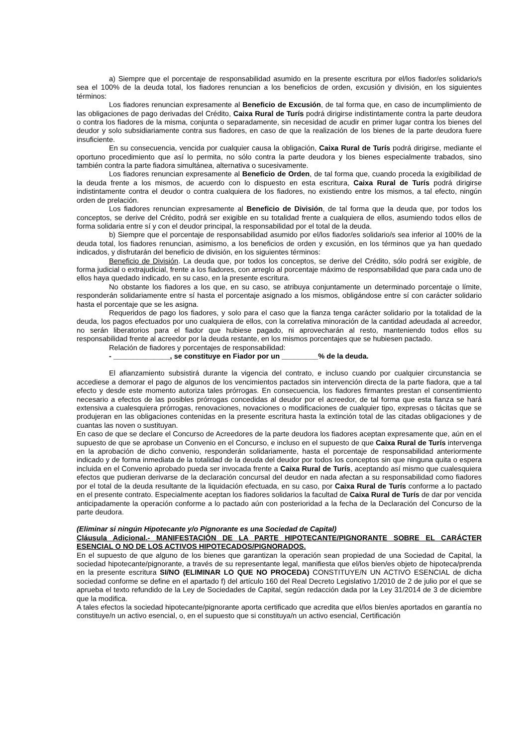a) Siempre que el porcentaje de responsabilidad asumido en la presente escritura por el/los fiador/es solidario/s sea el 100% de la deuda total, los fiadores renuncian a los beneficios de orden, excusión y división, en los siguientes términos:
Los fiadores renuncian expresamente al Beneficio de Excusión, de tal forma que, en caso de incumplimiento de las obligaciones de pago derivadas del Crédito, Caixa Rural de Turís podrá dirigirse indistintamente contra la parte deudora o contra los fiadores de la misma, conjunta o separadamente, sin necesidad de acudir en primer lugar contra los bienes del deudor y solo subsidiariamente contra sus fiadores, en caso de que la realización de los bienes de la parte deudora fuere insuficiente.
En su consecuencia, vencida por cualquier causa la obligación, Caixa Rural de Turís podrá dirigirse, mediante el oportuno procedimiento que así lo permita, no sólo contra la parte deudora y los bienes especialmente trabados, sino también contra la parte fiadora simultánea, alternativa o sucesivamente.
Los fiadores renuncian expresamente al Beneficio de Orden, de tal forma que, cuando proceda la exigibilidad de la deuda frente a los mismos, de acuerdo con lo dispuesto en esta escritura, Caixa Rural de Turís podrá dirigirse indistintamente contra el deudor o contra cualquiera de los fiadores, no existiendo entre los mismos, a tal efecto, ningún orden de prelación.
Los fiadores renuncian expresamente al Beneficio de División, de tal forma que la deuda que, por todos los conceptos, se derive del Crédito, podrá ser exigible en su totalidad frente a cualquiera de ellos, asumiendo todos ellos de forma solidaria entre sí y con el deudor principal, la responsabilidad por el total de la deuda.
b) Siempre que el porcentaje de responsabilidad asumido por el/los fiador/es solidario/s sea inferior al 100% de la deuda total, los fiadores renuncian, asimismo, a los beneficios de orden y excusión, en los términos que ya han quedado indicados, y disfrutarán del beneficio de división, en los siguientes términos:
Beneficio de División. La deuda que, por todos los conceptos, se derive del Crédito, sólo podrá ser exigible, de forma judicial o extrajudicial, frente a los fiadores, con arreglo al porcentaje máximo de responsabilidad que para cada uno de ellos haya quedado indicado, en su caso, en la presente escritura.
No obstante los fiadores a los que, en su caso, se atribuya conjuntamente un determinado porcentaje o límite, responderán solidariamente entre sí hasta el porcentaje asignado a los mismos, obligándose entre sí con carácter solidario hasta el porcentaje que se les asigna.
Requeridos de pago los fiadores, y solo para el caso que la fianza tenga carácter solidario por la totalidad de la deuda, los pagos efectuados por uno cualquiera de ellos, con la correlativa minoración de la cantidad adeudada al acreedor, no serán liberatorios para el fiador que hubiese pagado, ni aprovecharán al resto, manteniendo todos ellos su responsabilidad frente al acreedor por la deuda restante, en los mismos porcentajes que se hubiesen pactado.
Relación de fiadores y porcentajes de responsabilidad:
- ______________, se constituye en Fiador por un _________% de la deuda.
El afianzamiento subsistirá durante la vigencia del contrato, e incluso cuando por cualquier circunstancia se accediese a demorar el pago de algunos de los vencimientos pactados sin intervención directa de la parte fiadora, que a tal efecto y desde este momento autoriza tales prórrogas. En consecuencia, los fiadores firmantes prestan el consentimiento necesario a efectos de las posibles prórrogas concedidas al deudor por el acreedor, de tal forma que esta fianza se hará extensiva a cualesquiera prórrogas, renovaciones, novaciones o modificaciones de cualquier tipo, expresas o tácitas que se produjeran en las obligaciones contenidas en la presente escritura hasta la extinción total de las citadas obligaciones y de cuantas las noven o sustituyan.
En caso de que se declare el Concurso de Acreedores de la parte deudora los fiadores aceptan expresamente que, aún en el supuesto de que se aprobase un Convenio en el Concurso, e incluso en el supuesto de que Caixa Rural de Turís intervenga en la aprobación de dicho convenio, responderán solidariamente, hasta el porcentaje de responsabilidad anteriormente indicado y de forma inmediata de la totalidad de la deuda del deudor por todos los conceptos sin que ninguna quita o espera incluida en el Convenio aprobado pueda ser invocada frente a Caixa Rural de Turís, aceptando así mismo que cualesquiera efectos que pudieran derivarse de la declaración concursal del deudor en nada afectan a su responsabilidad como fiadores por el total de la deuda resultante de la liquidación efectuada, en su caso, por Caixa Rural de Turís conforme a lo pactado en el presente contrato. Especialmente aceptan los fiadores solidarios la facultad de Caixa Rural de Turís de dar por vencida anticipadamente la operación conforme a lo pactado aún con posterioridad a la fecha de la Declaración del Concurso de la parte deudora.
(Eliminar si ningún Hipotecante y/o Pignorante es una Sociedad de Capital)
Cláusula Adicional.- MANIFESTACIÓN DE LA PARTE HIPOTECANTE/PIGNORANTE SOBRE EL CARÁCTER ESENCIAL O NO DE LOS ACTIVOS HIPOTECADOS/PIGNORADOS.
En el supuesto de que alguno de los bienes que garantizan la operación sean propiedad de una Sociedad de Capital, la sociedad hipotecante/pignorante, a través de su representante legal, manifiesta que el/los bien/es objeto de hipoteca/prenda en la presente escritura SI/NO (ELIMINAR LO QUE NO PROCEDA) CONSTITUYE/N UN ACTIVO ESENCIAL de dicha sociedad conforme se define en el apartado f) del artículo 160 del Real Decreto Legislativo 1/2010 de 2 de julio por el que se aprueba el texto refundido de la Ley de Sociedades de Capital, según redacción dada por la Ley 31/2014 de 3 de diciembre que la modifica.
A tales efectos la sociedad hipotecante/pignorante aporta certificado que acredita que el/los bien/es aportados en garantía no constituye/n un activo esencial, o, en el supuesto que si constituya/n un activo esencial, Certificación